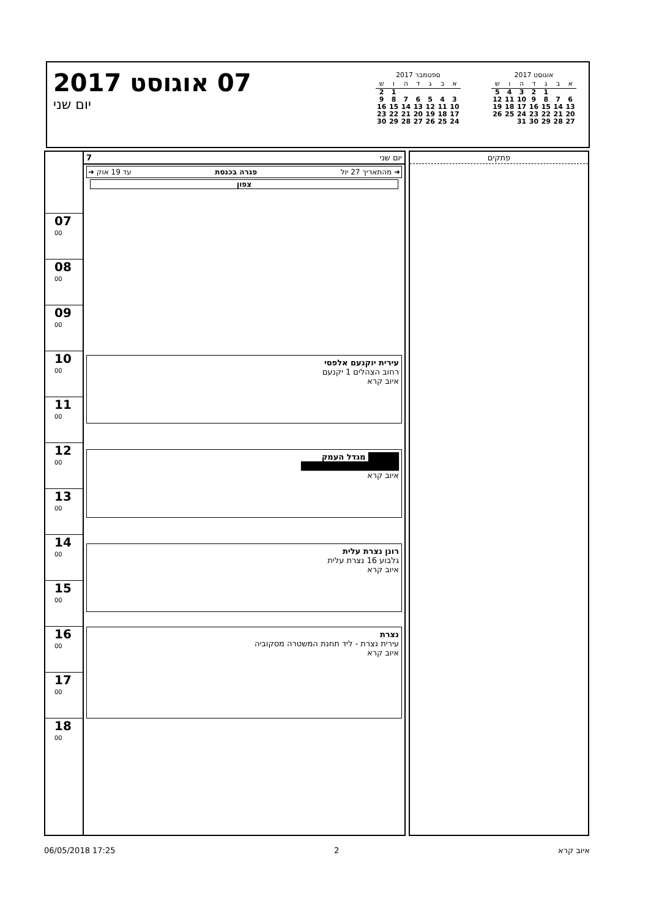07 אוגוסט 2017
יום שני
ספטמבר 2017
| א | ב | ג | ד | ה | ו | ש |
| --- | --- | --- | --- | --- | --- | --- |
| | | | | | 1 | 2 |
| 3 | 4 | 5 | 6 | 7 | 8 | 9 |
| 10 | 11 | 12 | 13 | 14 | 15 | 16 |
| 17 | 18 | 19 | 20 | 21 | 22 | 23 |
| 24 | 25 | 26 | 27 | 28 | 29 | 30 |
אוגוסט 2017
| א | ב | ג | ד | ה | ו | ש |
| --- | --- | --- | --- | --- | --- | --- |
| | | 1 | 2 | 3 | 4 | 5 |
| 6 | 7 | 8 | 9 | 10 | 11 | 12 |
| 13 | 14 | 15 | 16 | 17 | 18 | 19 |
| 20 | 21 | 22 | 23 | 24 | 25 | 26 |
| 27 | 28 | 29 | 30 | 31 | | |
07 <sup>00</sup>
08 <sup>00</sup>
09 <sup>00</sup>
10 <sup>00</sup>
11 <sup>00</sup>
12 <sup>00</sup>
13 <sup>00</sup>
14 <sup>00</sup>
15 <sup>00</sup>
16 <sup>00</sup>
17 <sup>00</sup>
18 <sup>00</sup>
יום שני 7
➜ מהתאריך 27 יול פגרה בכנסת עד 19 אוק ➜
צפון
עירית יוקנעם אלפסי
רחוב הצהלים 1 יקנעם
איוב קרא
█████ מגדל העמק
████████████████
איוב קרא
רונן נצרת עלית
גלבוע 16 נצרת עלית
איוב קרא
נצרת
עירית נצרת - ליד תחנת המשטרה מסקוביה
איוב קרא
פתקים
06/05/2018 17:25 2 איוב קרא